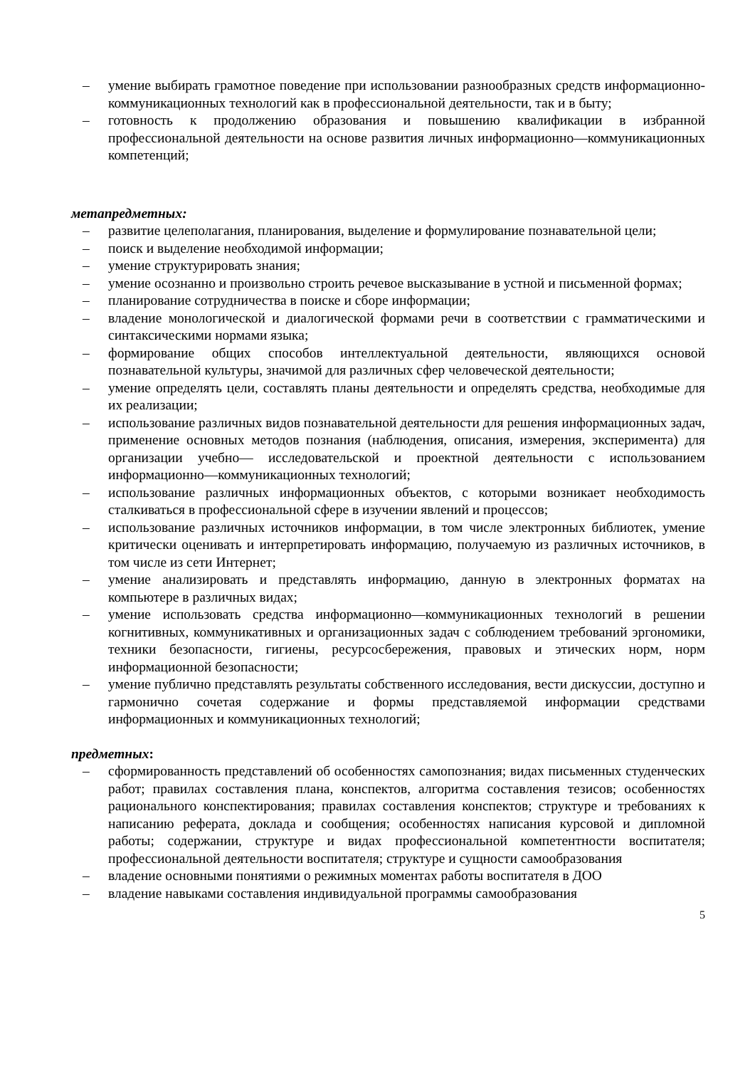– умение выбирать грамотное поведение при использовании разнообразных средств информационно-коммуникационных технологий как в профессиональной деятельности, так и в быту;
– готовность к продолжению образования и повышению квалификации в избранной профессиональной деятельности на основе развития личных информационно—коммуникационных компетенций;
метапредметных:
– развитие целеполагания, планирования, выделение и формулирование познавательной цели;
– поиск и выделение необходимой информации;
– умение структурировать знания;
– умение осознанно и произвольно строить речевое высказывание в устной и письменной формах;
– планирование сотрудничества в поиске и сборе информации;
– владение монологической и диалогической формами речи в соответствии с грамматическими и синтаксическими нормами языка;
– формирование общих способов интеллектуальной деятельности, являющихся основой познавательной культуры, значимой для различных сфер человеческой деятельности;
– умение определять цели, составлять планы деятельности и определять средства, необходимые для их реализации;
– использование различных видов познавательной деятельности для решения информационных задач, применение основных методов познания (наблюдения, описания, измерения, эксперимента) для организации учебно— исследовательской и проектной деятельности с использованием информационно—коммуникационных технологий;
– использование различных информационных объектов, с которыми возникает необходимость сталкиваться в профессиональной сфере в изучении явлений и процессов;
– использование различных источников информации, в том числе электронных библиотек, умение критически оценивать и интерпретировать информацию, получаемую из различных источников, в том числе из сети Интернет;
– умение анализировать и представлять информацию, данную в электронных форматах на компьютере в различных видах;
– умение использовать средства информационно—коммуникационных технологий в решении когнитивных, коммуникативных и организационных задач с соблюдением требований эргономики, техники безопасности, гигиены, ресурсосбережения, правовых и этических норм, норм информационной безопасности;
– умение публично представлять результаты собственного исследования, вести дискуссии, доступно и гармонично сочетая содержание и формы представляемой информации средствами информационных и коммуникационных технологий;
предметных:
– сформированность представлений об особенностях самопознания; видах письменных студенческих работ; правилах составления плана, конспектов, алгоритма составления тезисов; особенностях рационального конспектирования; правилах составления конспектов; структуре и требованиях к написанию реферата, доклада и сообщения; особенностях написания курсовой и дипломной работы; содержании, структуре и видах профессиональной компетентности воспитателя; профессиональной деятельности воспитателя; структуре и сущности самообразования
– владение основными понятиями о режимных моментах работы воспитателя в ДОО
– владение навыками составления индивидуальной программы самообразования
5